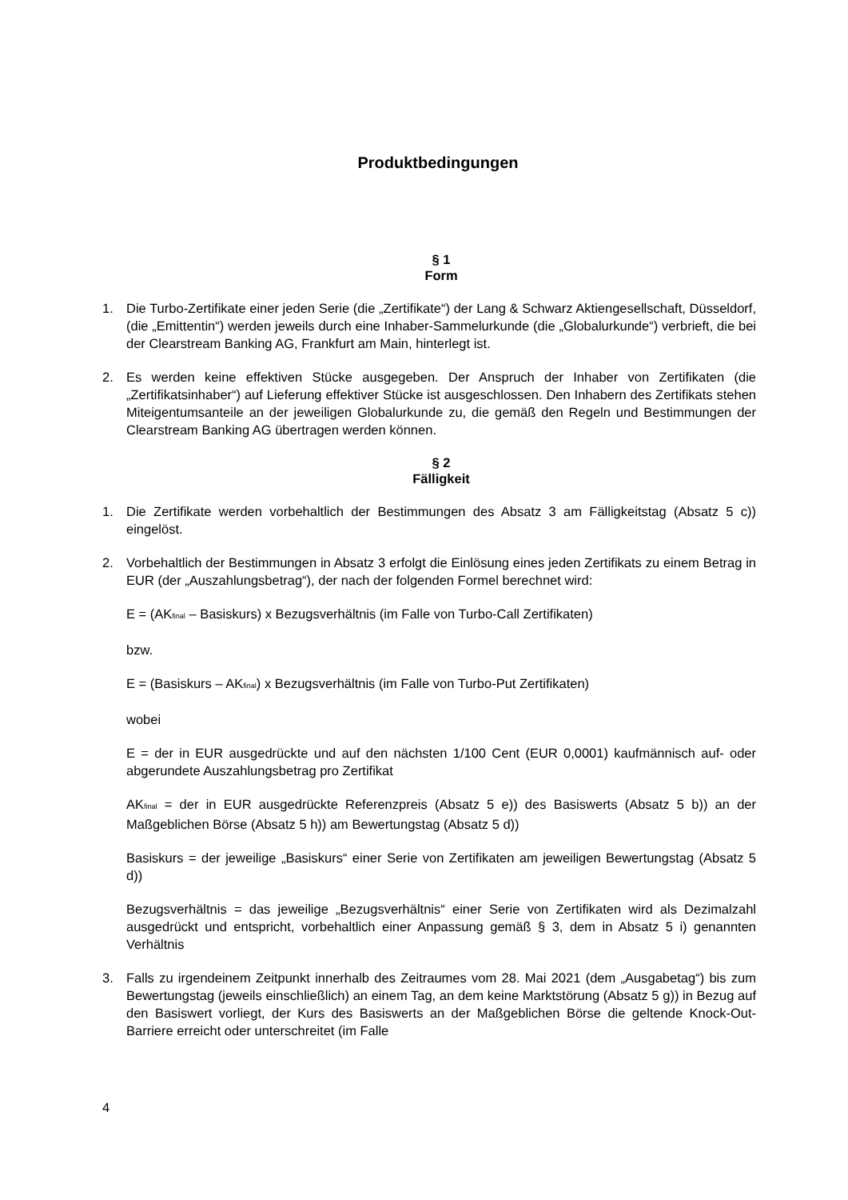Produktbedingungen
§ 1
Form
1. Die Turbo-Zertifikate einer jeden Serie (die „Zertifikate“) der Lang & Schwarz Aktiengesellschaft, Düsseldorf, (die „Emittentin“) werden jeweils durch eine Inhaber-Sammelurkunde (die „Globalurkunde“) verbrieft, die bei der Clearstream Banking AG, Frankfurt am Main, hinterlegt ist.
2. Es werden keine effektiven Stücke ausgegeben. Der Anspruch der Inhaber von Zertifikaten (die „Zertifikatsinhaber“) auf Lieferung effektiver Stücke ist ausgeschlossen. Den Inhabern des Zertifikats stehen Miteigentumsanteile an der jeweiligen Globalurkunde zu, die gemäß den Regeln und Bestimmungen der Clearstream Banking AG übertragen werden können.
§ 2
Fälligkeit
1. Die Zertifikate werden vorbehaltlich der Bestimmungen des Absatz 3 am Fälligkeitstag (Absatz 5 c)) eingelöst.
2. Vorbehaltlich der Bestimmungen in Absatz 3 erfolgt die Einlösung eines jeden Zertifikats zu einem Betrag in EUR (der „Auszahlungsbetrag“), der nach der folgenden Formel berechnet wird:
E = (AK<sub>final</sub> – Basiskurs) x Bezugsverhältnis (im Falle von Turbo-Call Zertifikaten)
bzw.
E = (Basiskurs – AK<sub>final</sub>) x Bezugsverhältnis (im Falle von Turbo-Put Zertifikaten)
wobei
E = der in EUR ausgedrückte und auf den nächsten 1/100 Cent (EUR 0,0001) kaufmännisch auf- oder abgerundete Auszahlungsbetrag pro Zertifikat
AK<sub>final</sub> = der in EUR ausgedrückte Referenzpreis (Absatz 5 e)) des Basiswerts (Absatz 5 b)) an der Maßgeblichen Börse (Absatz 5 h)) am Bewertungstag (Absatz 5 d))
Basiskurs = der jeweilige „Basiskurs“ einer Serie von Zertifikaten am jeweiligen Bewertungstag (Absatz 5 d))
Bezugsverhältnis = das jeweilige „Bezugsverhältnis“ einer Serie von Zertifikaten wird als Dezimalzahl ausgedrückt und entspricht, vorbehaltlich einer Anpassung gemäß § 3, dem in Absatz 5 i) genannten Verhältnis
3. Falls zu irgendeinem Zeitpunkt innerhalb des Zeitraumes vom 28. Mai 2021 (dem „Ausgabetag“) bis zum Bewertungstag (jeweils einschließlich) an einem Tag, an dem keine Marktstörung (Absatz 5 g)) in Bezug auf den Basiswert vorliegt, der Kurs des Basiswerts an der Maßgeblichen Börse die geltende Knock-Out-Barriere erreicht oder unterschreitet (im Falle
4